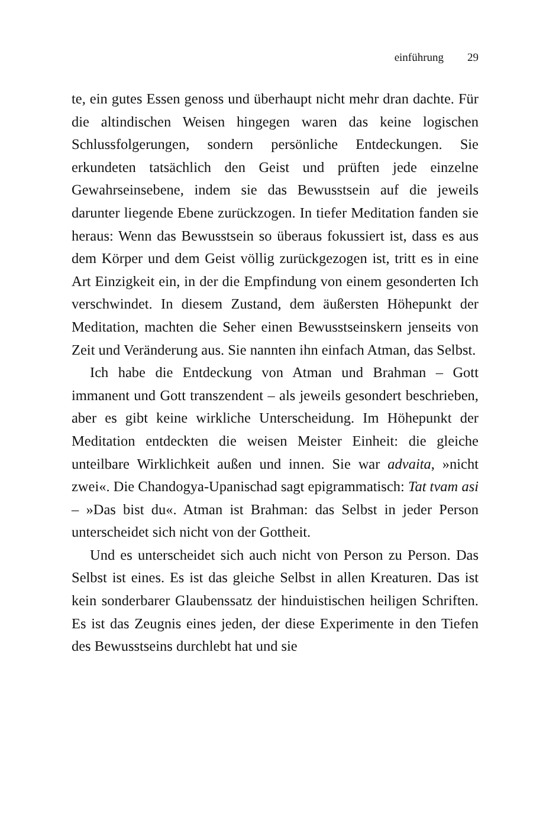einführung 29
te, ein gutes Essen genoss und überhaupt nicht mehr dran dachte. Für die altindischen Weisen hingegen waren das keine logischen Schlussfolgerungen, sondern persönliche Entdeckungen. Sie erkundeten tatsächlich den Geist und prüften jede einzelne Gewahrseinsebene, indem sie das Bewusstsein auf die jeweils darunter liegende Ebene zurückzogen. In tiefer Meditation fanden sie heraus: Wenn das Bewusstsein so überaus fokussiert ist, dass es aus dem Körper und dem Geist völlig zurückgezogen ist, tritt es in eine Art Einzigkeit ein, in der die Empfindung von einem gesonderten Ich verschwindet. In diesem Zustand, dem äußersten Höhepunkt der Meditation, machten die Seher einen Bewusstseinskern jenseits von Zeit und Veränderung aus. Sie nannten ihn einfach Atman, das Selbst.
Ich habe die Entdeckung von Atman und Brahman – Gott immanent und Gott transzendent – als jeweils gesondert beschrieben, aber es gibt keine wirkliche Unterscheidung. Im Höhepunkt der Meditation entdeckten die weisen Meister Einheit: die gleiche unteilbare Wirklichkeit außen und innen. Sie war advaita, »nicht zwei«. Die Chandogya-Upanischad sagt epigrammatisch: Tat tvam asi – »Das bist du«. Atman ist Brahman: das Selbst in jeder Person unterscheidet sich nicht von der Gottheit.
Und es unterscheidet sich auch nicht von Person zu Person. Das Selbst ist eines. Es ist das gleiche Selbst in allen Kreaturen. Das ist kein sonderbarer Glaubenssatz der hinduistischen heiligen Schriften. Es ist das Zeugnis eines jeden, der diese Experimente in den Tiefen des Bewusstseins durchlebt hat und sie